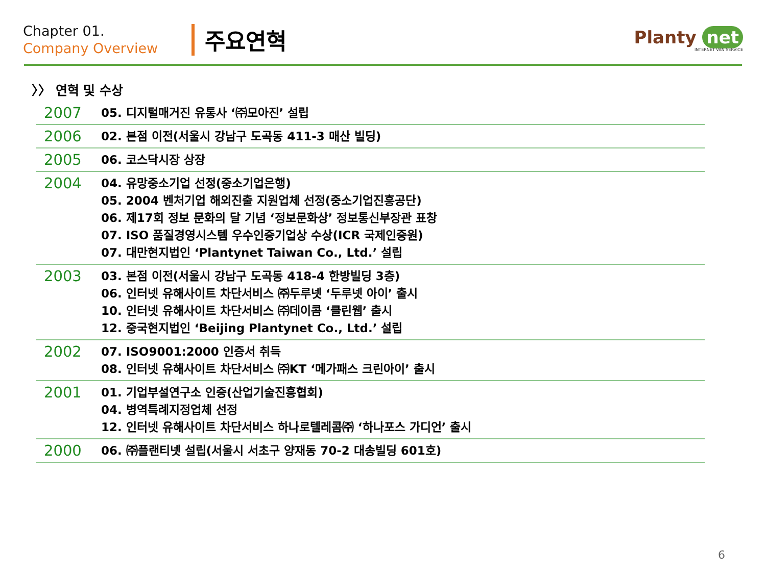Chapter 01.
Company Overview
주요연혁
Planty net
INTERNET VAN SERVICE
〉〉 연혁 및 수상
| 2007 | 05. 디지털매거진 유통사 ‘㈜모아진’ 설립 |
| 2006 | 02. 본점 이전(서울시 강남구 도곡동 411-3 매산 빌딩) |
| 2005 | 06. 코스닥시장 상장 |
| 2004 | 04. 유망중소기업 선정(중소기업은행) 05. 2004 벤처기업 해외진출 지원업체 선정(중소기업진흥공단) 06. 제17회 정보 문화의 달 기념 ‘정보문화상’ 정보통신부장관 표창 07. ISO 품질경영시스템 우수인증기업상 수상(ICR 국제인증원) 07. 대만현지법인 ‘Plantynet Taiwan Co., Ltd.’ 설립 |
| 2003 | 03. 본점 이전(서울시 강남구 도곡동 418-4 한방빌딩 3층) 06. 인터넷 유해사이트 차단서비스 ㈜두루넷 ‘두루넷 아이’ 출시 10. 인터넷 유해사이트 차단서비스 ㈜데이콤 ‘클린웹’ 출시 12. 중국현지법인 ‘Beijing Plantynet Co., Ltd.’ 설립 |
| 2002 | 07. ISO9001:2000 인증서 취득 08. 인터넷 유해사이트 차단서비스 ㈜KT ‘메가패스 크린아이’ 출시 |
| 2001 | 01. 기업부설연구소 인증(산업기술진흥협회) 04. 병역특례지정업체 선정 12. 인터넷 유해사이트 차단서비스 하나로텔레콤㈜ ‘하나포스 가디언’ 출시 |
| 2000 | 06. ㈜플랜티넷 설립(서울시 서초구 양재동 70-2 대송빌딩 601호) |
6